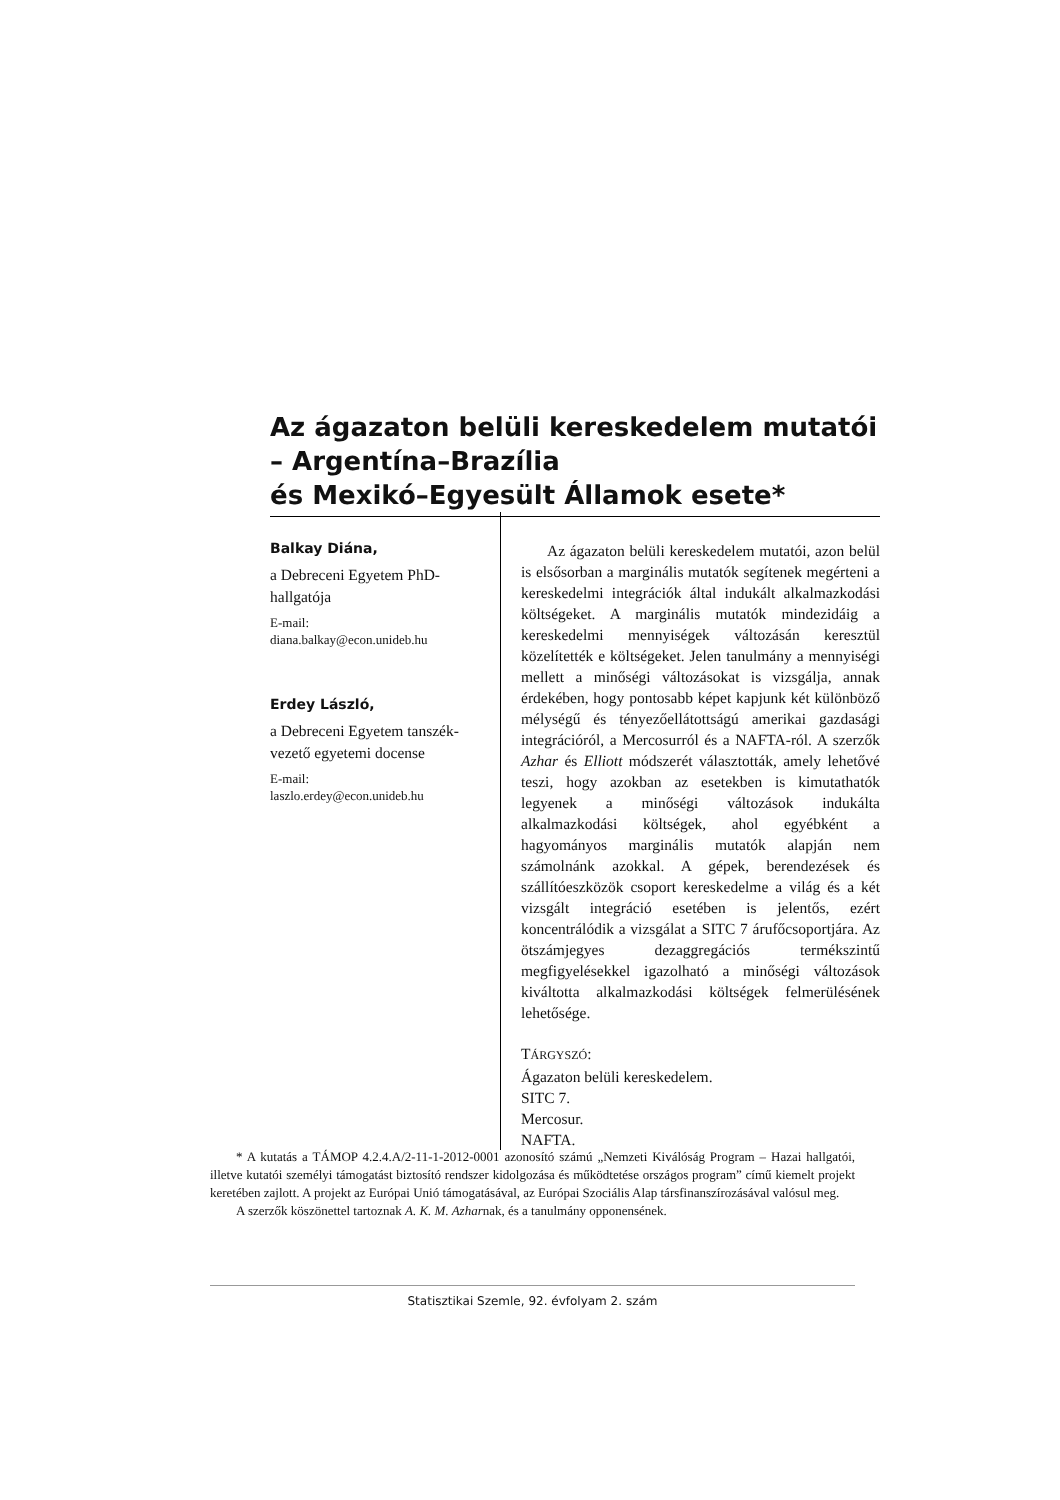Az ágazaton belüli kereskedelem mutatói – Argentína–Brazília
és Mexikó–Egyesült Államok esete*
Balkay Diána,
a Debreceni Egyetem PhD-hallgatója
E-mail:
diana.balkay@econ.unideb.hu
Erdey László,
a Debreceni Egyetem tanszék-vezető egyetemi docense
E-mail:
laszlo.erdey@econ.unideb.hu
Az ágazaton belüli kereskedelem mutatói, azon belül is elsősorban a marginális mutatók segítenek megérteni a kereskedelmi integrációk által indukált alkalmazkodási költségeket. A marginális mutatók mindezidáig a kereskedelmi mennyiségek változásán keresztül közelítették e költségeket. Jelen tanulmány a mennyiségi mellett a minőségi változásokat is vizsgálja, annak érdekében, hogy pontosabb képet kapjunk két különböző mélységű és tényezőellátottságú amerikai gazdasági integrációról, a Mercosurról és a NAFTA-ról. A szerzők Azhar és Elliott módszerét választották, amely lehetővé teszi, hogy azokban az esetekben is kimutathatók legyenek a minőségi változások indukálta alkalmazkodási költségek, ahol egyébként a hagyományos marginális mutatók alapján nem számolnánk azokkal. A gépek, berendezések és szállítóeszközök csoport kereskedelme a világ és a két vizsgált integráció esetében is jelentős, ezért koncentrálódik a vizsgálat a SITC 7 árufőcsoportjára. Az ötszámjegyes dezaggregációs termékszintű megfigyelésekkel igazolható a minőségi változások kiváltotta alkalmazkodási költségek felmerülésének lehetősége.
TÁRGYSZÓ:
Ágazaton belüli kereskedelem.
SITC 7.
Mercosur.
NAFTA.
* A kutatás a TÁMOP 4.2.4.A/2-11-1-2012-0001 azonosító számú „Nemzeti Kiválóság Program – Hazai hallgatói, illetve kutatói személyi támogatást biztosító rendszer kidolgozása és működtetése országos program” című kiemelt projekt keretében zajlott. A projekt az Európai Unió támogatásával, az Európai Szociális Alap társfinanszírozásával valósul meg.
A szerzők köszönettel tartoznak A. K. M. Azharnak, és a tanulmány opponensének.
Statisztikai Szemle, 92. évfolyam 2. szám